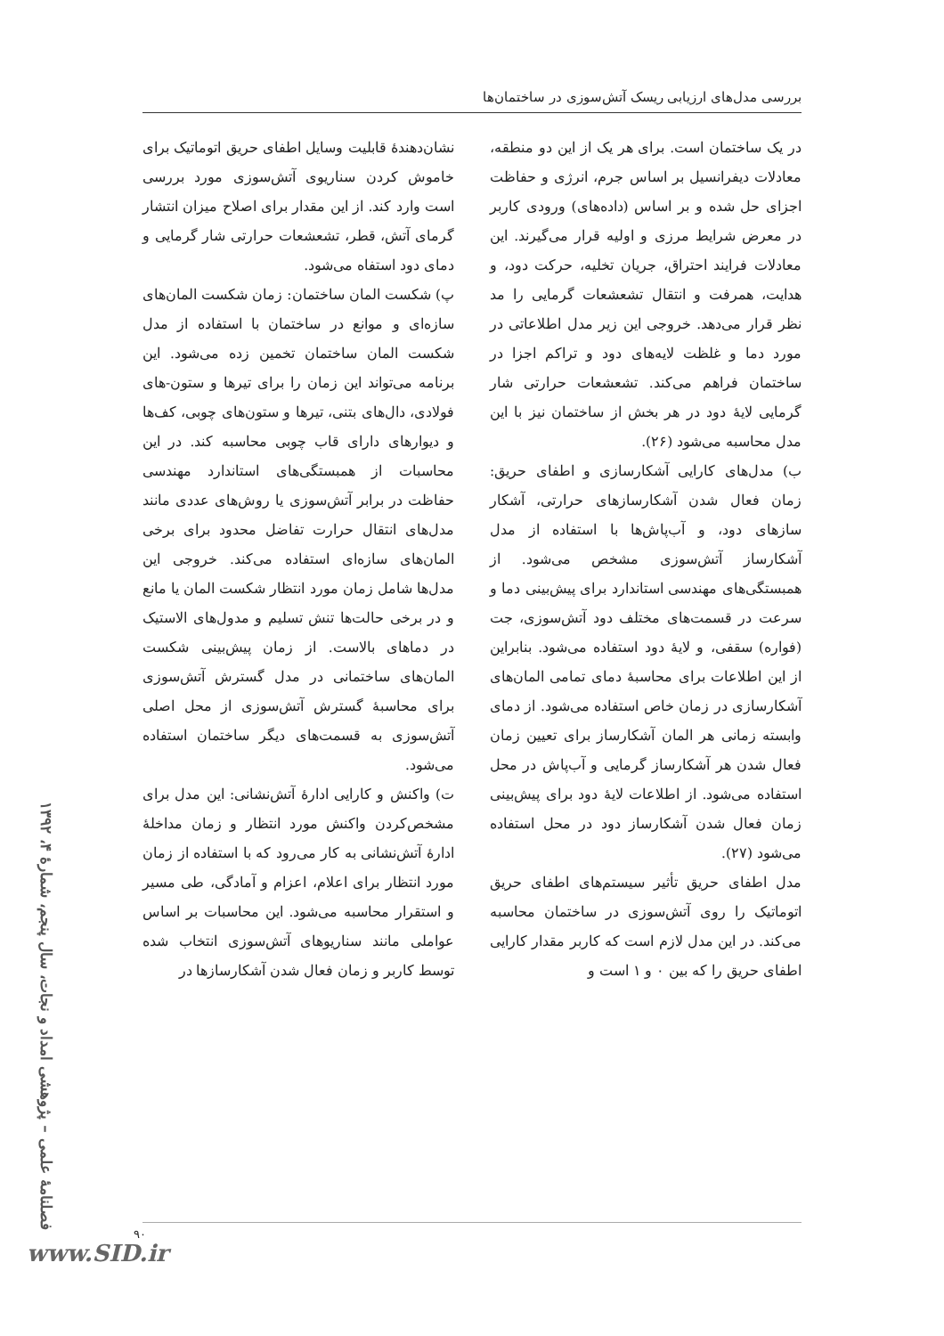بررسی مدل‌های ارزیابی ریسک آتش‌سوزی در ساختمان‌ها
در یک ساختمان است. برای هر یک از این دو منطقه، معادلات دیفرانسیل بر اساس جرم، انرژی و حفاظت اجزای حل شده و بر اساس (داده‌های) ورودی کاربر در معرض شرایط مرزی و اولیه قرار می‌گیرند. این معادلات فرایند احتراق، جریان تخلیه، حرکت دود، و هدایت، همرفت و انتقال تشعشعات گرمایی را مد نظر قرار می‌دهد. خروجی این زیر مدل اطلاعاتی در مورد دما و غلظت لایه‌های دود و تراکم اجزا در ساختمان فراهم می‌کند. تشعشعات حرارتی شار گرمایی لایهٔ دود در هر بخش از ساختمان نیز با این مدل محاسبه می‌شود (۲۶).
ب) مدل‌های کارایی آشکارسازی و اطفای حریق: زمان فعال شدن آشکارسازهای حرارتی، آشکار سازهای دود، و آب‌پاش‌ها با استفاده از مدل آشکارساز آتش‌سوزی مشخص می‌شود. از همبستگی‌های مهندسی استاندارد برای پیش‌بینی دما و سرعت در قسمت‌های مختلف دود آتش‌سوزی، جت (فواره) سقفی، و لایهٔ دود استفاده می‌شود. بنابراین از این اطلاعات برای محاسبهٔ دمای تمامی المان‌های آشکارسازی در زمان خاص استفاده می‌شود. از دمای وابسته زمانی هر المان آشکارساز برای تعیین زمان فعال شدن هر آشکارساز گرمایی و آب‌پاش در محل استفاده می‌شود. از اطلاعات لایهٔ دود برای پیش‌بینی زمان فعال شدن آشکارساز دود در محل استفاده می‌شود (۲۷).
مدل اطفای حریق تأثیر سیستم‌های اطفای حریق اتوماتیک را روی آتش‌سوزی در ساختمان محاسبه می‌کند. در این مدل لازم است که کاربر مقدار کارایی اطفای حریق را که بین ۰ و ۱ است و
نشان‌دهندهٔ قابلیت وسایل اطفای حریق اتوماتیک برای خاموش کردن سناریوی آتش‌سوزی مورد بررسی است وارد کند. از این مقدار برای اصلاح میزان انتشار گرمای آتش، قطر، تشعشعات حرارتی شار گرمایی و دمای دود استفاه می‌شود.
پ) شکست المان ساختمان: زمان شکست المان‌های سازه‌ای و موانع در ساختمان با استفاده از مدل شکست المان ساختمان تخمین زده می‌شود. این برنامه می‌تواند این زمان را برای تیرها و ستون-های فولادی، دال‌های بتنی، تیرها و ستون‌های چوبی، کف‌ها و دیوارهای دارای قاب چوبی محاسبه کند. در این محاسبات از همبستگی‌های استاندارد مهندسی حفاظت در برابر آتش‌سوزی یا روش‌های عددی مانند مدل‌های انتقال حرارت تفاضل محدود برای برخی المان‌های سازه‌ای استفاده می‌کند. خروجی این مدل‌ها شامل زمان مورد انتظار شکست المان یا مانع و در برخی حالت‌ها تنش تسلیم و مدول‌های الاستیک در دماهای بالاست. از زمان پیش‌بینی شکست المان‌های ساختمانی در مدل گسترش آتش‌سوزی برای محاسبهٔ گسترش آتش‌سوزی از محل اصلی آتش‌سوزی به قسمت‌های دیگر ساختمان استفاده می‌شود.
ت) واکنش و کارایی ادارهٔ آتش‌نشانی: این مدل برای مشخص‌کردن واکنش مورد انتظار و زمان مداخلهٔ ادارهٔ آتش‌نشانی به کار می‌رود که با استفاده از زمان مورد انتظار برای اعلام، اعزام و آمادگی، طی مسیر و استقرار محاسبه می‌شود. این محاسبات بر اساس عواملی مانند سناریوهای آتش‌سوزی انتخاب شده توسط کاربر و زمان فعال شدن آشکارسازها در
فصلنامهٔ علمی – پژوهشی امداد و نجات، سال پنجم، شمارهٔ ۴، ۱۳۹۲
۹۰
www.SID.ir